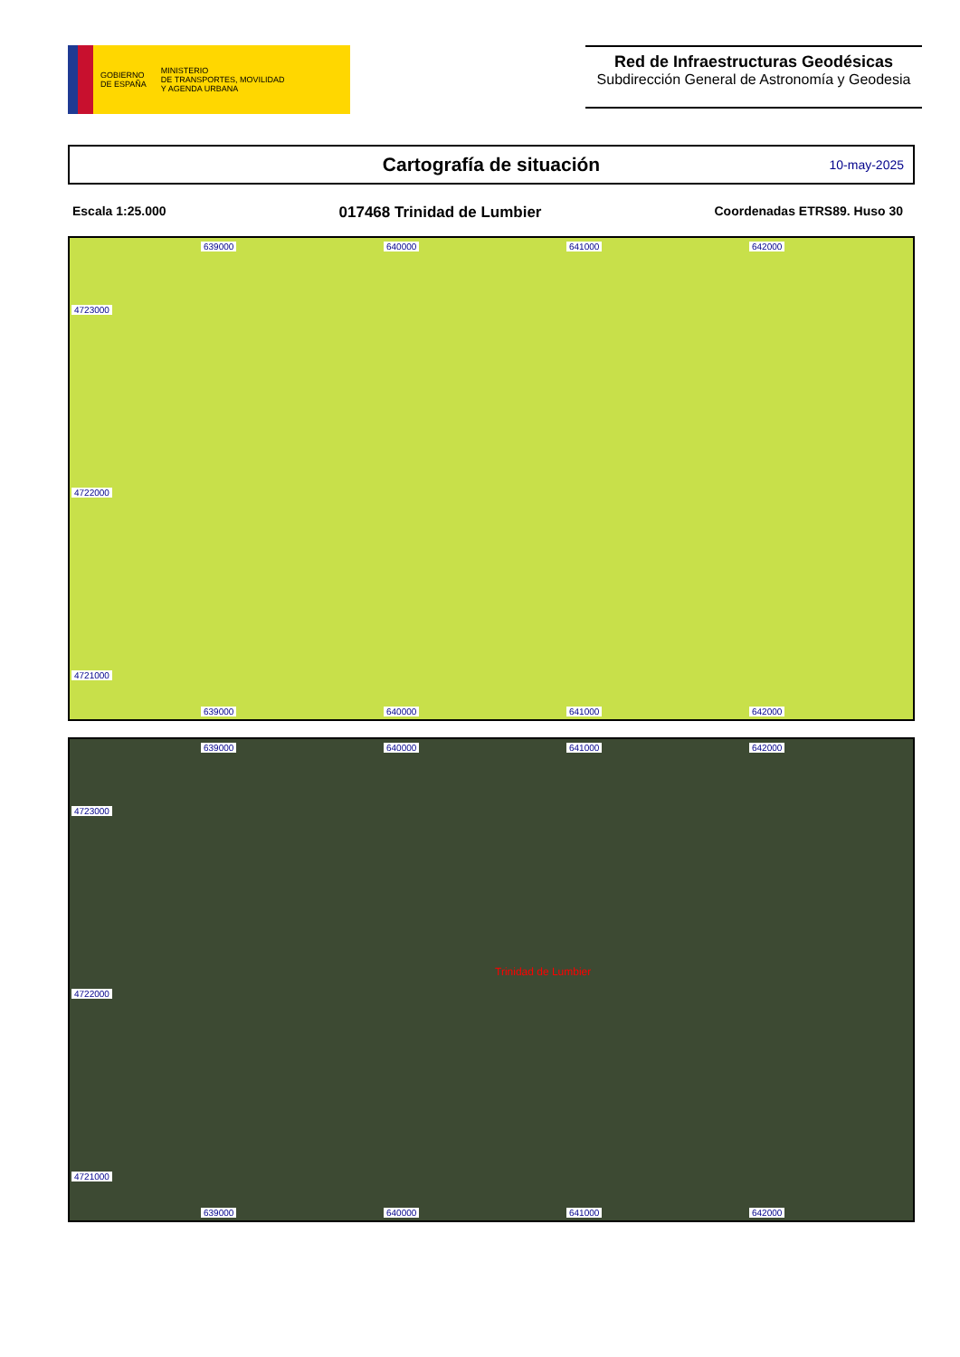GOBIERNO
DE ESPAÑA
MINISTERIO
DE TRANSPORTES, MOVILIDAD
Y AGENDA URBANA
Red de Infraestructuras Geodésicas
Subdirección General de Astronomía y Geodesia
Cartografía de situación
10-may-2025
Escala 1:25.000 017468 Trinidad de Lumbier Coordenadas ETRS89. Huso 30
639000 640000 641000 642000
4723000
4722000
4721000
639000 640000 641000 642000
639000 640000 641000 642000
4723000
Trinidad de Lumbier
4722000
4721000
639000 640000 641000 642000